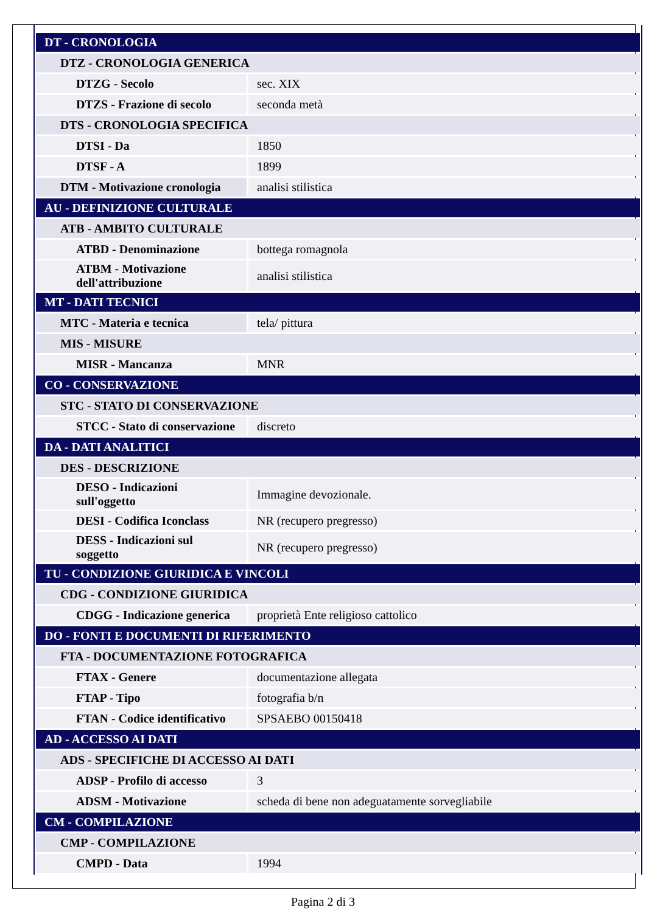| DT - CRONOLOGIA | |
| DTZ - CRONOLOGIA GENERICA | |
| DTZG - Secolo | sec. XIX |
| DTZS - Frazione di secolo | seconda metà |
| DTS - CRONOLOGIA SPECIFICA | |
| DTSI - Da | 1850 |
| DTSF - A | 1899 |
| DTM - Motivazione cronologia | analisi stilistica |
| AU - DEFINIZIONE CULTURALE | |
| ATB - AMBITO CULTURALE | |
| ATBD - Denominazione | bottega romagnola |
| ATBM - Motivazione dell'attribuzione | analisi stilistica |
| MT - DATI TECNICI | |
| MTC - Materia e tecnica | tela/ pittura |
| MIS - MISURE | |
| MISR - Mancanza | MNR |
| CO - CONSERVAZIONE | |
| STC - STATO DI CONSERVAZIONE | |
| STCC - Stato di conservazione | discreto |
| DA - DATI ANALITICI | |
| DES - DESCRIZIONE | |
| DESO - Indicazioni sull'oggetto | Immagine devozionale. |
| DESI - Codifica Iconclass | NR (recupero pregresso) |
| DESS - Indicazioni sul soggetto | NR (recupero pregresso) |
| TU - CONDIZIONE GIURIDICA E VINCOLI | |
| CDG - CONDIZIONE GIURIDICA | |
| CDGG - Indicazione generica | proprietà Ente religioso cattolico |
| DO - FONTI E DOCUMENTI DI RIFERIMENTO | |
| FTA - DOCUMENTAZIONE FOTOGRAFICA | |
| FTAX - Genere | documentazione allegata |
| FTAP - Tipo | fotografia b/n |
| FTAN - Codice identificativo | SPSAEBO 00150418 |
| AD - ACCESSO AI DATI | |
| ADS - SPECIFICHE DI ACCESSO AI DATI | |
| ADSP - Profilo di accesso | 3 |
| ADSM - Motivazione | scheda di bene non adeguatamente sorvegliabile |
| CM - COMPILAZIONE | |
| CMP - COMPILAZIONE | |
| CMPD - Data | 1994 |
Pagina 2 di 3